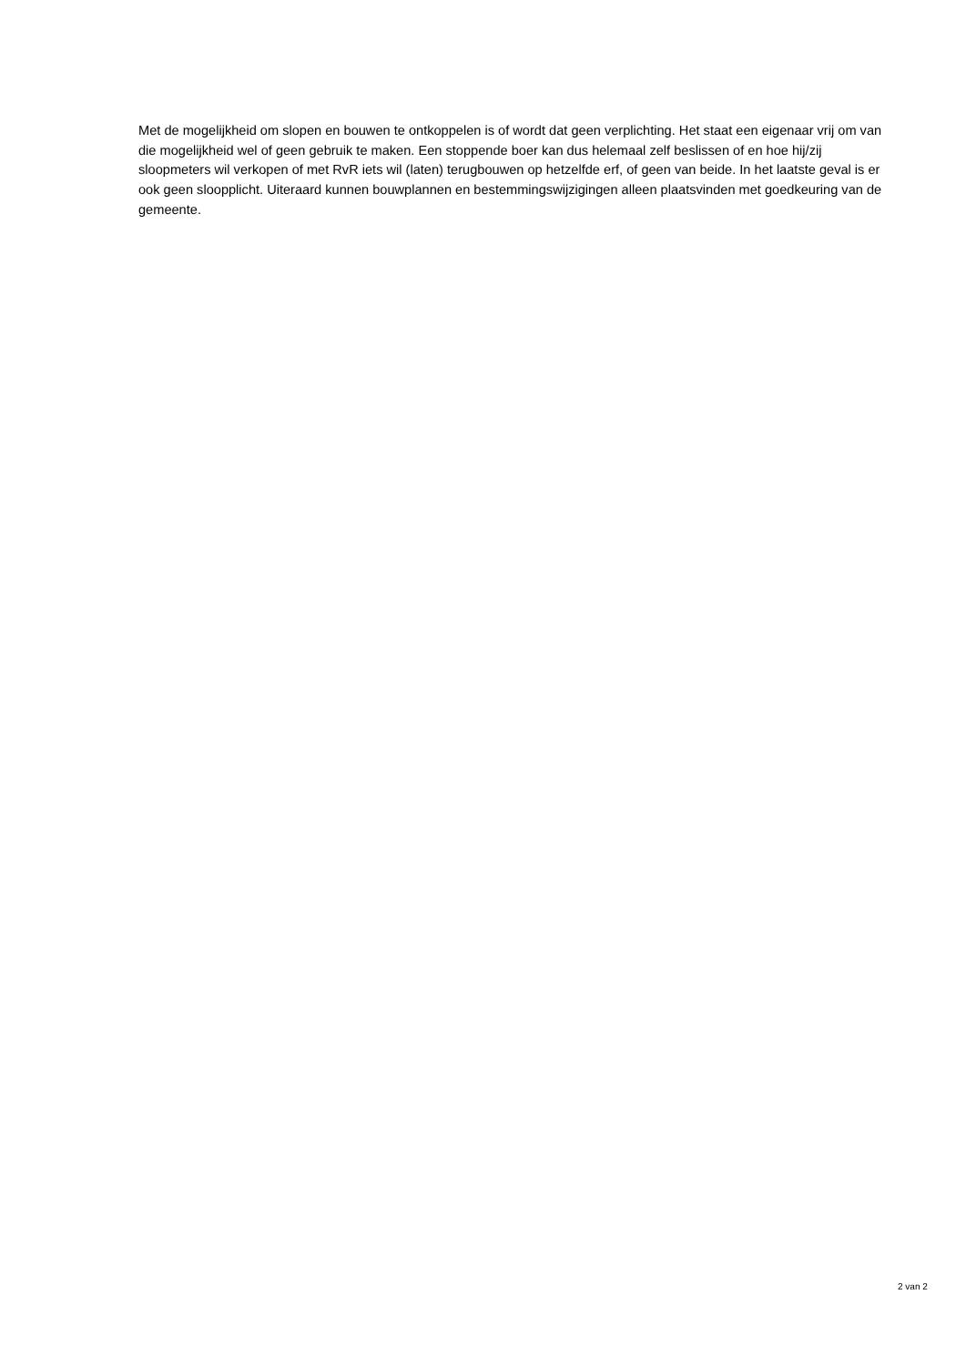Met de mogelijkheid om slopen en bouwen te ontkoppelen is of wordt dat geen verplichting. Het staat een eigenaar vrij om van die mogelijkheid wel of geen gebruik te maken. Een stoppende boer kan dus helemaal zelf beslissen of en hoe hij/zij sloopmeters wil verkopen of met RvR iets wil (laten) terugbouwen op hetzelfde erf, of geen van beide. In het laatste geval is er ook geen sloopplicht. Uiteraard kunnen bouwplannen en bestemmingswijzigingen alleen plaatsvinden met goedkeuring van de gemeente.
2 van 2